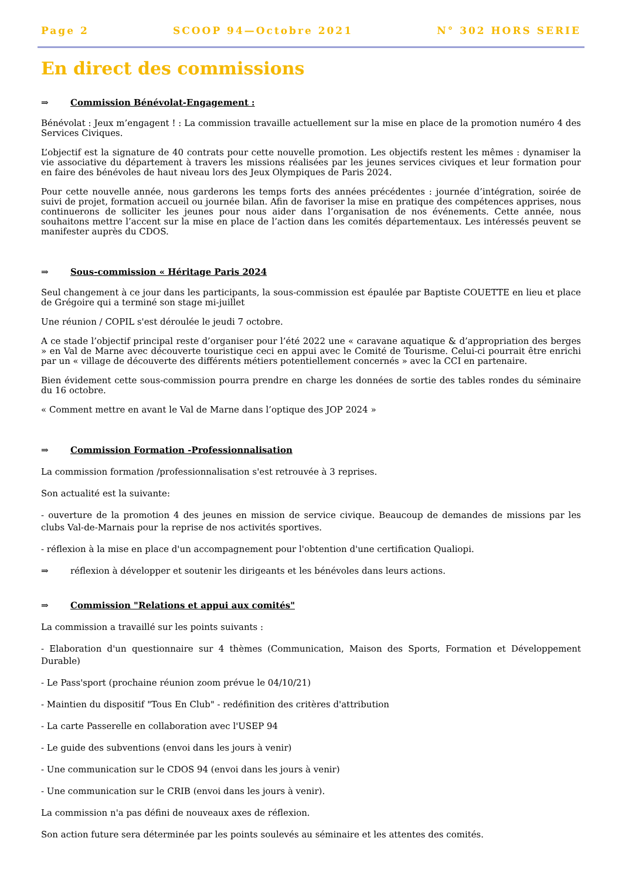Page 2 SCOOP 94—Octobre 2021 N° 302 HORS SERIE
En direct des commissions
⇒ Commission Bénévolat-Engagement :
Bénévolat : Jeux m’engagent ! : La commission travaille actuellement sur la mise en place de la promotion numéro 4 des Services Civiques.
L’objectif est la signature de 40 contrats pour cette nouvelle promotion. Les objectifs restent les mêmes : dynamiser la vie associative du département à travers les missions réalisées par les jeunes services civiques et leur formation pour en faire des bénévoles de haut niveau lors des Jeux Olympiques de Paris 2024.
Pour cette nouvelle année, nous garderons les temps forts des années précédentes : journée d’intégration, soirée de suivi de projet, formation accueil ou journée bilan. Afin de favoriser la mise en pratique des compétences apprises, nous continuerons de solliciter les jeunes pour nous aider dans l’organisation de nos événements. Cette année, nous souhaitons mettre l’accent sur la mise en place de l’action dans les comités départementaux. Les intéressés peuvent se manifester auprès du CDOS.
⇒ Sous-commission « Héritage Paris 2024
Seul changement à ce jour dans les participants, la sous-commission est épaulée par Baptiste COUETTE en lieu et place de Grégoire qui a terminé son stage mi-juillet
Une réunion / COPIL s'est déroulée le jeudi 7 octobre.
A ce stade l’objectif principal reste d’organiser pour l’été 2022 une « caravane aquatique & d’appropriation des berges » en Val de Marne avec découverte touristique ceci en appui avec le Comité de Tourisme. Celui-ci pourrait être enrichi par un « village de découverte des différents métiers potentiellement concernés » avec la CCI en partenaire.
Bien évidement cette sous-commission pourra prendre en charge les données de sortie des tables rondes du séminaire du 16 octobre.
« Comment mettre en avant le Val de Marne dans l’optique des JOP 2024 »
⇒ Commission Formation -Professionnalisation
La commission formation /professionnalisation s'est retrouvée à 3 reprises.
Son actualité est la suivante:
- ouverture de la promotion 4 des jeunes en mission de service civique. Beaucoup de demandes de missions par les clubs Val-de-Marnais pour la reprise de nos activités sportives.
- réflexion à la mise en place d'un accompagnement pour l'obtention d'une certification Qualiopi.
⇒ réflexion à développer et soutenir les dirigeants et les bénévoles dans leurs actions.
⇒ Commission "Relations et appui aux comités"
La commission a travaillé sur les points suivants :
- Elaboration d'un questionnaire sur 4 thèmes (Communication, Maison des Sports, Formation et Développement Durable)
- Le Pass'sport (prochaine réunion zoom prévue le 04/10/21)
- Maintien du dispositif "Tous En Club" - redéfinition des critères d'attribution
- La carte Passerelle en collaboration avec l'USEP 94
- Le guide des subventions (envoi dans les jours à venir)
- Une communication sur le CDOS 94 (envoi dans les jours à venir)
- Une communication sur le CRIB (envoi dans les jours à venir).
La commission n'a pas défini de nouveaux axes de réflexion.
Son action future sera déterminée par les points soulevés au séminaire et les attentes des comités.